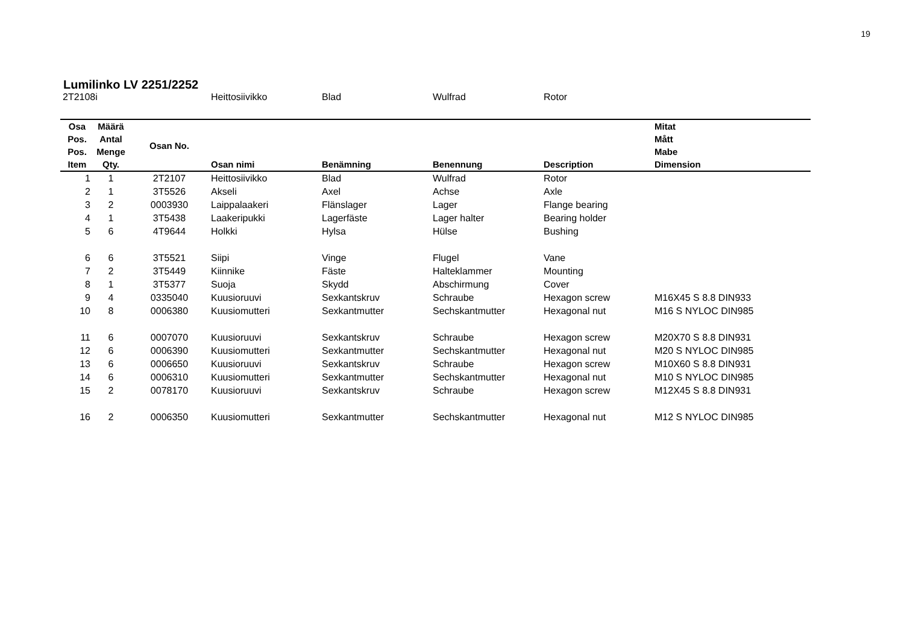19
Lumilinko LV 2251/2252
2T2108i Heittosiivikko Blad Wulfrad Rotor
| Osa Pos. Pos. Item | Määrä Antal Menge Qty. | Osan No. | Osan nimi | Benämning | Benennung | Description | Mitat Mått Mabe Dimension |
| --- | --- | --- | --- | --- | --- | --- | --- |
| 1 | 1 | 2T2107 | Heittosiivikko | Blad | Wulfrad | Rotor | |
| 2 | 1 | 3T5526 | Akseli | Axel | Achse | Axle | |
| 3 | 2 | 0003930 | Laippalaakeri | Flänslager | Lager | Flange bearing | |
| 4 | 1 | 3T5438 | Laakeripukki | Lagerfäste | Lager halter | Bearing holder | |
| 5 | 6 | 4T9644 | Holkki | Hylsa | Hülse | Bushing | |
| 6 | 6 | 3T5521 | Siipi | Vinge | Flugel | Vane | |
| 7 | 2 | 3T5449 | Kiinnike | Fäste | Halteklammer | Mounting | |
| 8 | 1 | 3T5377 | Suoja | Skydd | Abschirmung | Cover | |
| 9 | 4 | 0335040 | Kuusioruuvi | Sexkantskruv | Schraube | Hexagon screw | M16X45 S 8.8 DIN933 |
| 10 | 8 | 0006380 | Kuusiomutteri | Sexkantmutter | Sechskantmutter | Hexagonal nut | M16 S NYLOC DIN985 |
| 11 | 6 | 0007070 | Kuusioruuvi | Sexkantskruv | Schraube | Hexagon screw | M20X70 S 8.8 DIN931 |
| 12 | 6 | 0006390 | Kuusiomutteri | Sexkantmutter | Sechskantmutter | Hexagonal nut | M20 S NYLOC DIN985 |
| 13 | 6 | 0006650 | Kuusioruuvi | Sexkantskruv | Schraube | Hexagon screw | M10X60 S 8.8 DIN931 |
| 14 | 6 | 0006310 | Kuusiomutteri | Sexkantmutter | Sechskantmutter | Hexagonal nut | M10 S NYLOC DIN985 |
| 15 | 2 | 0078170 | Kuusioruuvi | Sexkantskruv | Schraube | Hexagon screw | M12X45 S 8.8 DIN931 |
| 16 | 2 | 0006350 | Kuusiomutteri | Sexkantmutter | Sechskantmutter | Hexagonal nut | M12 S NYLOC DIN985 |